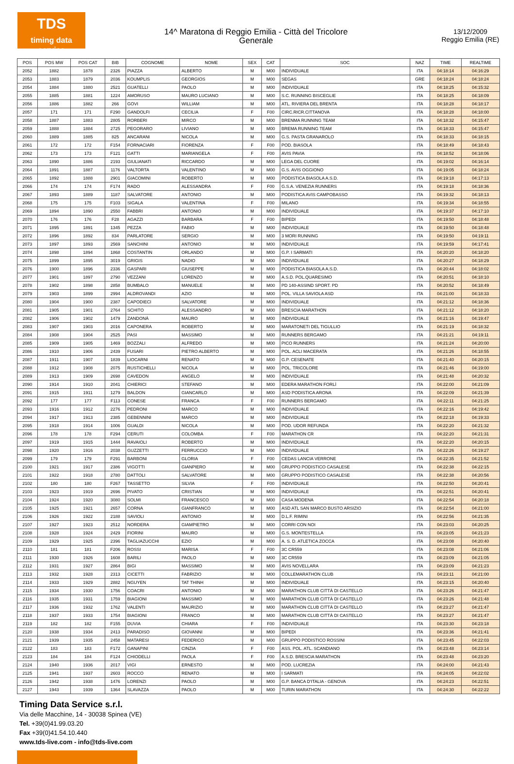TDS
timing data service
14^ Maratona di Reggio Emilia - Città del Tricolore
Generale
13/12/2009
Reggio Emilia (RE)
| POS | POS MW | POS CAT | BIB | COGNOME | NOME | SEX | CAT | SOC | NAZ | TIME | REALTIME |
| --- | --- | --- | --- | --- | --- | --- | --- | --- | --- | --- | --- |
| 2052 | 1882 | 1878 | 2326 | PIAZZA | ALBERTO | M | M00 | INDIVIDUALE | ITA | 04:18:14 | 04:16:29 |
| 2053 | 1883 | 1879 | 2036 | KOUMPLIS | GEORGIOS | M | M00 | SEGAS | GRE | 04:18:24 | 04:18:24 |
| 2054 | 1884 | 1880 | 2521 | GUATELLI | PAOLO | M | M00 | INDIVIDUALE | ITA | 04:18:25 | 04:15:32 |
| 2055 | 1885 | 1881 | 1224 | AMORUSO | MAURO LUCIANO | M | M00 | S.C. RUNNING BISCEGLIE | ITA | 04:18:25 | 04:18:09 |
| 2056 | 1886 | 1882 | 266 | GOVI | WILLIAM | M | M00 | ATL. RIVIERA DEL BRENTA | ITA | 04:18:28 | 04:18:17 |
| 2057 | 171 | 171 | F290 | GANDOLFI | CECILIA | F | F00 | CIRC.RICR.CITTANOVA | ITA | 04:18:28 | 04:18:00 |
| 2058 | 1887 | 1883 | 2805 | RORBERI | MIRCO | M | M00 | BRENMA RUNNING TEAM | ITA | 04:18:32 | 04:15:47 |
| 2059 | 1888 | 1884 | 2725 | PEGORARO | LIVIANO | M | M00 | BREMA RUNNING TEAM | ITA | 04:18:33 | 04:15:47 |
| 2060 | 1889 | 1885 | 825 | ANCARANI | NICOLA | M | M00 | G.S. PASTA GRANAROLO | ITA | 04:18:33 | 04:18:15 |
| 2061 | 172 | 172 | F154 | FORNACIARI | FIORENZA | F | F00 | POD. BIASOLA | ITA | 04:18:49 | 04:18:43 |
| 2062 | 173 | 173 | F121 | GATTI | MARIANGELA | F | F00 | AVIS PAVIA | ITA | 04:18:52 | 04:18:06 |
| 2063 | 1890 | 1886 | 2193 | GIULIANATI | RICCARDO | M | M00 | LEGA DEL CUORE | ITA | 04:19:02 | 04:16:14 |
| 2064 | 1891 | 1887 | 1176 | VALTORTA | VALENTINO | M | M00 | G.S. AVIS OGGIONO | ITA | 04:19:05 | 04:18:24 |
| 2065 | 1892 | 1888 | 2901 | GIACOMINI | ROBERTO | M | M00 | PODISTICA BIASOLA A.S.D. | ITA | 04:19:18 | 04:17:13 |
| 2066 | 174 | 174 | F174 | RADO | ALESSANDRA | F | F00 | G.S.A. VENEZIA RUNNERS | ITA | 04:19:18 | 04:18:36 |
| 2067 | 1893 | 1889 | 1187 | SALVATORE | ANTONIO | M | M00 | PODISTICA AVIS CAMPOBASSO | ITA | 04:19:32 | 04:18:13 |
| 2068 | 175 | 175 | F103 | SIGALA | VALENTINA | F | F00 | MILANO | ITA | 04:19:34 | 04:18:55 |
| 2069 | 1894 | 1890 | 2550 | FABBRI | ANTONIO | M | M00 | INDIVIDUALE | ITA | 04:19:37 | 04:17:10 |
| 2070 | 176 | 176 | F28 | AGAZZI | BARBARA | F | F00 | BIPEDI | ITA | 04:19:50 | 04:18:48 |
| 2071 | 1895 | 1891 | 1345 | PEZZA | FABIO | M | M00 | INDIVIDUALE | ITA | 04:19:50 | 04:18:48 |
| 2072 | 1896 | 1892 | 834 | PARLATORE | SERGIO | M | M00 | 3 MORI RUNNING | ITA | 04:19:50 | 04:19:11 |
| 2073 | 1897 | 1893 | 2569 | SANCHINI | ANTONIO | M | M00 | INDIVIDUALE | ITA | 04:19:59 | 04:17:41 |
| 2074 | 1898 | 1894 | 1868 | COSTANTIN | ORLANDO | M | M00 | G.P. I SARMATI | ITA | 04:20:20 | 04:18:20 |
| 2075 | 1899 | 1895 | 3019 | GRIGIS | NADIO | M | M00 | INDIVIDUALE | ITA | 04:20:27 | 04:18:29 |
| 2076 | 1900 | 1896 | 2336 | GASPARI | GIUSEPPE | M | M00 | PODISTICA BIASOLA A.S.D. | ITA | 04:20:44 | 04:18:02 |
| 2077 | 1901 | 1897 | 2790 | VEZZANI | LORENZO | M | M00 | A.S.D. POL.QUARESIMO | ITA | 04:20:51 | 04:18:10 |
| 2078 | 1902 | 1898 | 2858 | BUMBALO | MANUELE | M | M00 | PD 140-ASSIND SPORT. PD | ITA | 04:20:52 | 04:18:49 |
| 2079 | 1903 | 1899 | 2994 | ALDROVANDI | AZIO | M | M00 | POL. VILLA SAVIOLA ASD | ITA | 04:21:00 | 04:18:33 |
| 2080 | 1904 | 1900 | 2387 | CAPODIECI | SALVATORE | M | M00 | INDIVIDUALE | ITA | 04:21:12 | 04:18:36 |
| 2081 | 1905 | 1901 | 2764 | SCHITO | ALESSANDRO | M | M00 | BRESCIA MARATHON | ITA | 04:21:12 | 04:18:20 |
| 2082 | 1906 | 1902 | 1479 | ZANDONÀ | MAURO | M | M00 | INDIVIDUALE | ITA | 04:21:16 | 04:19:47 |
| 2083 | 1907 | 1903 | 2016 | CAPONERA | ROBERTO | M | M00 | MARATONETI DEL TIGULLIO | ITA | 04:21:19 | 04:18:32 |
| 2084 | 1908 | 1904 | 2525 | PASI | MASSIMO | M | M00 | RUNNERS BERGAMO | ITA | 04:21:21 | 04:19:11 |
| 2085 | 1909 | 1905 | 1469 | BOZZALI | ALFREDO | M | M00 | PICO RUNNERS | ITA | 04:21:24 | 04:20:00 |
| 2086 | 1910 | 1906 | 2439 | FUSARI | PIETRO ALBERTO | M | M00 | POL. ACLI MACERATA | ITA | 04:21:26 | 04:18:55 |
| 2087 | 1911 | 1907 | 1839 | LIOCARNI | RENATO | M | M00 | G.P. CESENATE | ITA | 04:21:40 | 04:20:15 |
| 2088 | 1912 | 1908 | 2075 | RUSTICHELLI | NICOLA | M | M00 | POL. TRICOLORE | ITA | 04:21:46 | 04:19:00 |
| 2089 | 1913 | 1909 | 2698 | CAVEDON | ANGELO | M | M00 | INDIVIDUALE | ITA | 04:21:48 | 04:20:32 |
| 2090 | 1914 | 1910 | 2041 | CHIERICI | STEFANO | M | M00 | EDERA MARATHON FORLÌ | ITA | 04:22:00 | 04:21:09 |
| 2091 | 1915 | 1911 | 1279 | BALDON | GIANCARLO | M | M00 | ASD PODISTICA ARONA | ITA | 04:22:09 | 04:21:39 |
| 2092 | 177 | 177 | F113 | CONESE | FRANCA | F | F00 | RUNNERS BERGAMO | ITA | 04:22:11 | 04:21:25 |
| 2093 | 1916 | 1912 | 2276 | PEDRONI | MARCO | M | M00 | INDIVIDUALE | ITA | 04:22:16 | 04:19:42 |
| 2094 | 1917 | 1913 | 2385 | GEBENNINI | MARCO | M | M00 | INDIVIDUALE | ITA | 04:22:18 | 04:19:33 |
| 2095 | 1918 | 1914 | 1006 | GUALDI | NICOLA | M | M00 | POD. UDOR REFUNDA | ITA | 04:22:20 | 04:21:32 |
| 2096 | 178 | 178 | F294 | CERUTI | COLOMBA | F | F00 | MARATHON CR | ITA | 04:22:20 | 04:21:31 |
| 2097 | 1919 | 1915 | 1444 | RAVAIOLI | ROBERTO | M | M00 | INDIVIDUALE | ITA | 04:22:20 | 04:20:15 |
| 2098 | 1920 | 1916 | 2038 | GUZZETTI | FERRUCCIO | M | M00 | INDIVIDUALE | ITA | 04:22:26 | 04:19:27 |
| 2099 | 179 | 179 | F291 | BARBONI | GLORIA | F | F00 | CEDAS LANCIA VERRONE | ITA | 04:22:35 | 04:21:52 |
| 2100 | 1921 | 1917 | 2386 | VIGOTTI | GIANPIERO | M | M00 | GRUPPO PODISTICO CASALESE | ITA | 04:22:38 | 04:22:15 |
| 2101 | 1922 | 1918 | 2780 | DATTOLI | SALVATORE | M | M00 | GRUPPO PODISTICO CASALESE | ITA | 04:22:38 | 04:20:56 |
| 2102 | 180 | 180 | F267 | TASSETTO | SILVIA | F | F00 | INDIVIDUALE | ITA | 04:22:50 | 04:20:41 |
| 2103 | 1923 | 1919 | 2696 | PIVATO | CRISTIAN | M | M00 | INDIVIDUALE | ITA | 04:22:51 | 04:20:41 |
| 2104 | 1924 | 1920 | 3080 | SOLMI | FRANCESCO | M | M00 | CASA MODENA | ITA | 04:22:54 | 04:20:18 |
| 2105 | 1925 | 1921 | 2657 | CORNA | GIANFRANCO | M | M00 | ASD ATL SAN MARCO BUSTO ARSIZIO | ITA | 04:22:54 | 04:21:00 |
| 2106 | 1926 | 1922 | 2188 | SAVIOLI | ANTONIO | M | M00 | D.L.F. RIMINI | ITA | 04:22:56 | 04:21:35 |
| 2107 | 1927 | 1923 | 2512 | NORDERA | GIAMPIETRO | M | M00 | CORRI CON NOI | ITA | 04:23:03 | 04:20:25 |
| 2108 | 1928 | 1924 | 2429 | FIORINI | MAURO | M | M00 | G.S. MONTESTELLA | ITA | 04:23:05 | 04:21:23 |
| 2109 | 1929 | 1925 | 2396 | TAGLIAZUCCHI | EZIO | M | M00 | A. S. D. ATLETICA ZOCCA | ITA | 04:23:08 | 04:20:40 |
| 2110 | 181 | 181 | F206 | ROSSI | MARISA | F | F00 | 3C CR559 | ITA | 04:23:08 | 04:21:06 |
| 2111 | 1930 | 1926 | 1608 | BARILI | PAOLO | M | M00 | 3C CR559 | ITA | 04:23:09 | 04:21:05 |
| 2112 | 1931 | 1927 | 2864 | BIGI | MASSIMO | M | M00 | AVIS NOVELLARA | ITA | 04:23:09 | 04:21:23 |
| 2113 | 1932 | 1928 | 2313 | CICETTI | FABRIZIO | M | M00 | COLLEMARATHON CLUB | ITA | 04:23:11 | 04:21:00 |
| 2114 | 1933 | 1929 | 2882 | NGUYEN | TAT THINH | M | M00 | INDIVIDUALE | ITA | 04:23:15 | 04:20:40 |
| 2115 | 1934 | 1930 | 1756 | COACRI | ANTONIO | M | M00 | MARATHON CLUB CITTÀ DI CASTELLO | ITA | 04:23:26 | 04:21:47 |
| 2116 | 1935 | 1931 | 1759 | BIAGIONI | MASSIMO | M | M00 | MARATHON CLUB CITTÀ DI CASTELLO | ITA | 04:23:26 | 04:21:48 |
| 2117 | 1936 | 1932 | 1762 | VALENTI | MAURIZIO | M | M00 | MARATHON CLUB CITTÀ DI CASTELLO | ITA | 04:23:27 | 04:21:47 |
| 2118 | 1937 | 1933 | 1754 | BIAGIONI | FRANCO | M | M00 | MARATHON CLUB CITTÀ DI CASTELLO | ITA | 04:23:27 | 04:21:47 |
| 2119 | 182 | 182 | F155 | DUVIA | CHIARA | F | F00 | INDIVIDUALE | ITA | 04:23:30 | 04:23:18 |
| 2120 | 1938 | 1934 | 2413 | PARADISO | GIOVANNI | M | M00 | BIPEDI | ITA | 04:23:36 | 04:21:41 |
| 2121 | 1939 | 1935 | 2458 | MATARESI | FEDERICO | M | M00 | GRUPPO PODISTICO ROSSINI | ITA | 04:23:45 | 04:22:03 |
| 2122 | 183 | 183 | F172 | GANAPINI | CINZIA | F | F00 | ASS. POL. ATL. SCANDIANO | ITA | 04:23:48 | 04:23:14 |
| 2123 | 184 | 184 | F124 | CHIODELLI | PAOLA | F | F00 | A.S.D. BRESCIA MARATHON | ITA | 04:23:48 | 04:23:20 |
| 2124 | 1940 | 1936 | 2017 | VIGI | ERNESTO | M | M00 | POD. LUCREZIA | ITA | 04:24:00 | 04:21:43 |
| 2125 | 1941 | 1937 | 2603 | ROCCO | RENATO | M | M00 | I SARMATI | ITA | 04:24:05 | 04:22:02 |
| 2126 | 1942 | 1938 | 1476 | LORENZI | PAOLO | M | M00 | G.P. BANCA D'ITALIA - GENOVA | ITA | 04:24:23 | 04:22:51 |
| 2127 | 1943 | 1939 | 1364 | SLAVAZZA | PAOLO | M | M00 | TURIN MARATHON | ITA | 04:24:30 | 04:22:22 |
Timing Data Service s.r.l.
Via delle Macchine, 14 - 30038 Spinea (VE)
Tel. +39(0)41.99.03.20
Fax +39(0)41.54.10.440
www.tds-live.com - info@tds-live.com